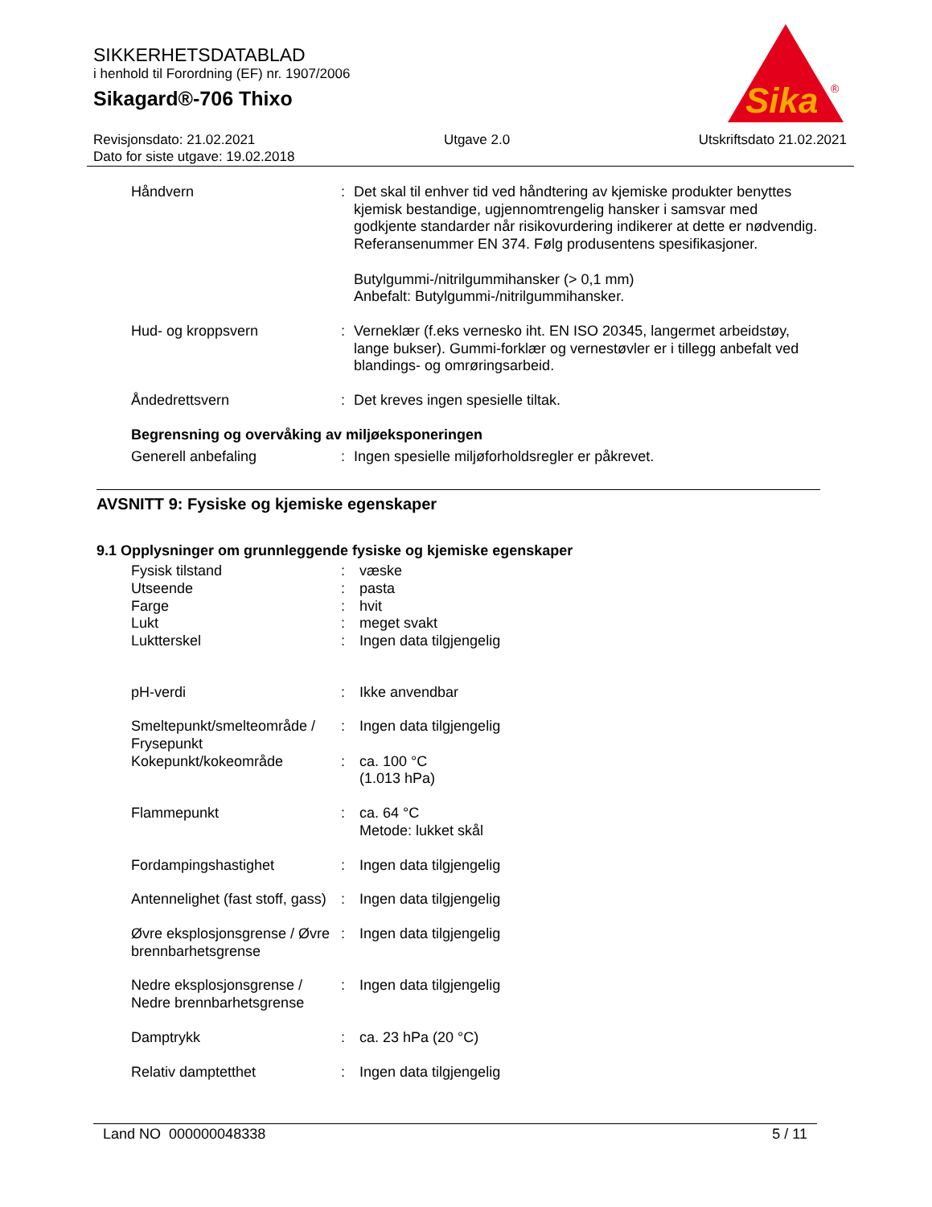SIKKERHETSDATABLAD
i henhold til Forordning (EF) nr. 1907/2006
Sikagard®-706 Thixo
Sika
®
Revisjonsdato: 21.02.2021 Utgave 2.0 Utskriftsdato 21.02.2021
Dato for siste utgave: 19.02.2018
| Håndvern | : | Det skal til enhver tid ved håndtering av kjemiske produkter benyttes kjemisk bestandige, ugjennomtrengelig hansker i samsvar med godkjente standarder når risikovurdering indikerer at dette er nødvendig. Referansenummer EN 374. Følg produsentens spesifikasjoner. Butylgummi-/nitrilgummihansker (> 0,1 mm) Anbefalt: Butylgummi-/nitrilgummihansker. |
| Hud- og kroppsvern | : | Verneklær (f.eks vernesko iht. EN ISO 20345, langermet arbeidstøy, lange bukser). Gummi-forklær og vernestøvler er i tillegg anbefalt ved blandings- og omrøringsarbeid. |
| Åndedrettsvern | : | Det kreves ingen spesielle tiltak. |
| Begrensning og overvåking av miljøeksponeringen | | |
| Generell anbefaling | : | Ingen spesielle miljøforholdsregler er påkrevet. |
AVSNITT 9: Fysiske og kjemiske egenskaper
9.1 Opplysninger om grunnleggende fysiske og kjemiske egenskaper
| Fysisk tilstand Utseende Farge Lukt Luktterskel | : : : : : | væske pasta hvit meget svakt Ingen data tilgjengelig |
| pH-verdi | : | Ikke anvendbar |
| Smeltepunkt/smelteområde / Frysepunkt | : | Ingen data tilgjengelig |
| Kokepunkt/kokeområde | : | ca. 100 °C (1.013 hPa) |
| Flammepunkt | : | ca. 64 °C Metode: lukket skål |
| Fordampingshastighet | : | Ingen data tilgjengelig |
| Antennelighet (fast stoff, gass) | : | Ingen data tilgjengelig |
| Øvre eksplosjonsgrense / Øvre brennbarhetsgrense | : | Ingen data tilgjengelig |
| Nedre eksplosjonsgrense / Nedre brennbarhetsgrense | : | Ingen data tilgjengelig |
| Damptrykk | : | ca. 23 hPa (20 °C) |
| Relativ damptetthet | : | Ingen data tilgjengelig |
Land NO 000000048338 5 / 11